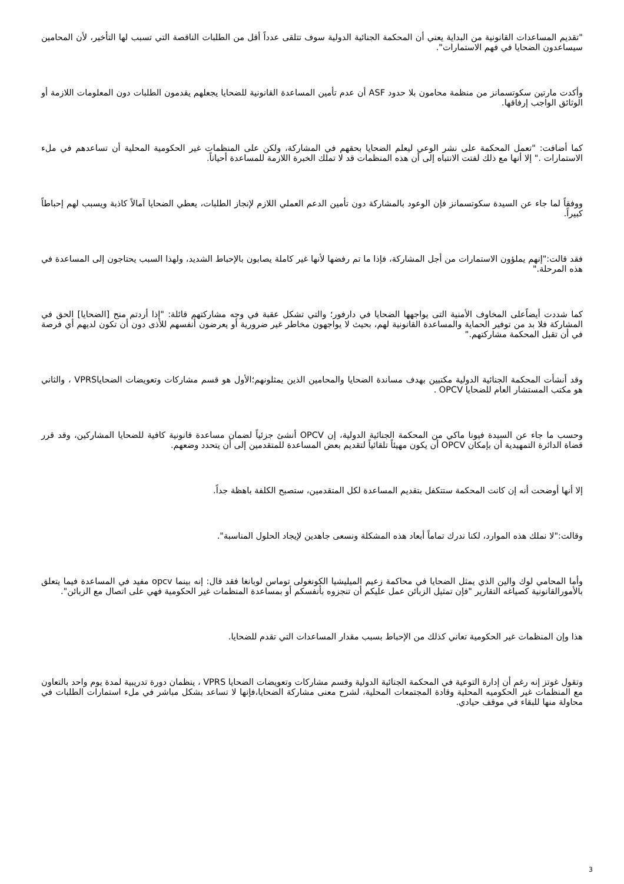"تقديم المساعدات القانونية من البداية يعني أن المحكمة الجنائية الدولية سوف تتلقى عدداً أقل من الطلبات الناقصة التي تسبب لها التأخير، لأن المحامين سيساعدون الضحايا في فهم الاستمارات".
وأكدت مارتين سكوتسمانز من منظمة محامون بلا حدود ASF أن عدم تأمين المساعدة القانونية للضحايا يجعلهم يقدمون الطلبات دون المعلومات اللازمة أو الوثائق الواجب إرفاقها.
كما أضافت: "تعمل المحكمة على نشر الوعي ليعلم الضحايا بحقهم في المشاركة، ولكن على المنظمات غير الحكومية المحلية أن تساعدهم في ملء الاستمارات ." إلا أنها مع ذلك لفتت الانتباه إلى أن هذه المنظمات قد لا تملك الخبرة اللازمة للمساعدة أحياناً.
ووفقاً لما جاء عن السيدة سكوتسمانز فإن الوعود بالمشاركة دون تأمين الدعم العملي اللازم لإنجاز الطلبات، يعطي الضحايا آمالاً كاذبة ويسبب لهم إحباطاً كبيراً.
فقد قالت:"إنهم يملؤون الاستمارات من أجل المشاركة، فإذا ما تم رفضها لأنها غير كاملة يصابون بالإحباط الشديد، ولهذا السبب يحتاجون إلى المساعدة في هذه المرحلة."
كما شددت أيضاًعلى المخاوف الأمنية التى يواجهها الضحايا في دارفور؛ والتي تشكل عقبة في وجه مشاركتهم قائلة: "إذا أردتم منح [الضحايا] الحق في المشاركة فلا بد من توفير الحماية والمساعدة القانونية لهم، بحيث لا يواجهون مخاطر غير ضرورية أو يعرضون أنفسهم للأذى دون أن تكون لديهم أي فرصة في أن تقبل المحكمة مشاركتهم."
وقد أنشأت المحكمة الجنائية الدولية مكتبين بهدف مساندة الضحايا والمحامين الذين يمثلونهم؛الأول هو قسم مشاركات وتعويضات الضحاياVPRS ، والثاني هو مكتب المستشار العام للضحايا OPCV .
وحسب ما جاء عن السيدة فيونا ماكي من المحكمة الجنائية الدولية، إن OPCV أنشئ جزئياً لضمان مساعدة قانونية كافية للضحايا المشاركين، وقد قرر قضاة الدائرة التمهيدية أن بإمكان OPCV أن يكون مهيئاً تلقائياً لتقديم بعض المساعدة للمتقدمين إلى أن يتحدد وضعهم.
إلا أنها أوضحت أنه إن كانت المحكمة ستتكفل بتقديم المساعدة لكل المتقدمين، ستصبح الكلفة باهظة جداً.
وقالت:"لا نملك هذه الموارد، لكنا ندرك تماماً أبعاد هذه المشكلة ونسعى جاهدين لإيجاد الحلول المناسبة".
وأما المحامي لوك والين الذي يمثل الضحايا في محاكمة زعيم الميليشيا الكونغولى توماس لوبانغا فقد قال: إنه بينما opcv مفيد في المساعدة فيما يتعلق بالأمورالقانونية كصياغه التقارير "فإن تمثيل الزبائن عمل عليكم أن تنجزوه بأنفسكم أو بمساعدة المنظمات غير الحكومية فهي على اتصال مع الزبائن".
هذا وإن المنظمات غير الحكومية تعاني كذلك من الإحباط بسبب مقدار المساعدات التي تقدم للضحايا.
وتقول غوتز إنه رغم أن إدارة التوعية في المحكمة الجنائية الدولية وقسم مشاركات وتعويضات الضحايا VPRS ، ينظمان دورة تدريبية لمدة يوم واحد بالتعاون مع المنظمات غير الحكوميه المحلية وقادة المجتمعات المحلية، لشرح معنى مشاركة الضحايا،فإنها لا تساعد بشكل مباشر في ملء استمارات الطلبات في محاولة منها للبقاء في موقف حيادي.
3